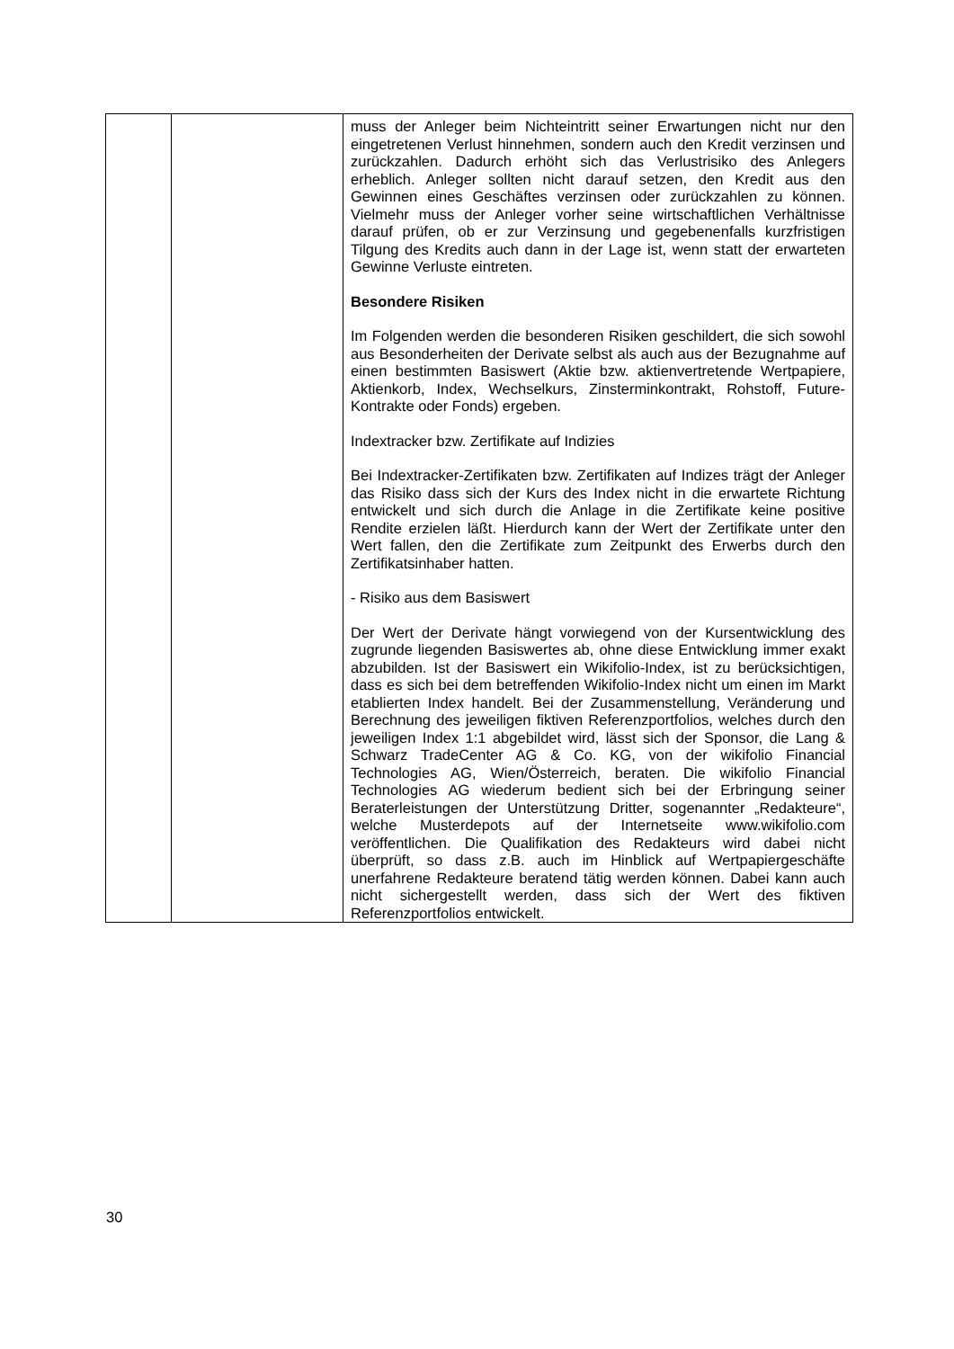| | | muss der Anleger beim Nichteintritt seiner Erwartungen nicht nur den eingetretenen Verlust hinnehmen, sondern auch den Kredit verzinsen und zurückzahlen. Dadurch erhöht sich das Verlustrisiko des Anlegers erheblich. Anleger sollten nicht darauf setzen, den Kredit aus den Gewinnen eines Geschäftes verzinsen oder zurückzahlen zu können. Vielmehr muss der Anleger vorher seine wirtschaftlichen Verhältnisse darauf prüfen, ob er zur Verzinsung und gegebenenfalls kurzfristigen Tilgung des Kredits auch dann in der Lage ist, wenn statt der erwarteten Gewinne Verluste eintreten. Besondere Risiken Im Folgenden werden die besonderen Risiken geschildert, die sich sowohl aus Besonderheiten der Derivate selbst als auch aus der Bezugnahme auf einen bestimmten Basiswert (Aktie bzw. aktienvertretende Wertpapiere, Aktienkorb, Index, Wechselkurs, Zinsterminkontrakt, Rohstoff, Future-Kontrakte oder Fonds) ergeben. Indextracker bzw. Zertifikate auf Indizies Bei Indextracker-Zertifikaten bzw. Zertifikaten auf Indizes trägt der Anleger das Risiko dass sich der Kurs des Index nicht in die erwartete Richtung entwickelt und sich durch die Anlage in die Zertifikate keine positive Rendite erzielen läßt. Hierdurch kann der Wert der Zertifikate unter den Wert fallen, den die Zertifikate zum Zeitpunkt des Erwerbs durch den Zertifikatsinhaber hatten. - Risiko aus dem Basiswert Der Wert der Derivate hängt vorwiegend von der Kursentwicklung des zugrunde liegenden Basiswertes ab, ohne diese Entwicklung immer exakt abzubilden. Ist der Basiswert ein Wikifolio-Index, ist zu berücksichtigen, dass es sich bei dem betreffenden Wikifolio-Index nicht um einen im Markt etablierten Index handelt. Bei der Zusammenstellung, Veränderung und Berechnung des jeweiligen fiktiven Referenzportfolios, welches durch den jeweiligen Index 1:1 abgebildet wird, lässt sich der Sponsor, die Lang & Schwarz TradeCenter AG & Co. KG, von der wikifolio Financial Technologies AG, Wien/Österreich, beraten. Die wikifolio Financial Technologies AG wiederum bedient sich bei der Erbringung seiner Beraterleistungen der Unterstützung Dritter, sogenannter „Redakteure“, welche Musterdepots auf der Internetseite www.wikifolio.com veröffentlichen. Die Qualifikation des Redakteurs wird dabei nicht überprüft, so dass z.B. auch im Hinblick auf Wertpapiergeschäfte unerfahrene Redakteure beratend tätig werden können. Dabei kann auch nicht sichergestellt werden, dass sich der Wert des fiktiven Referenzportfolios entwickelt. |
30